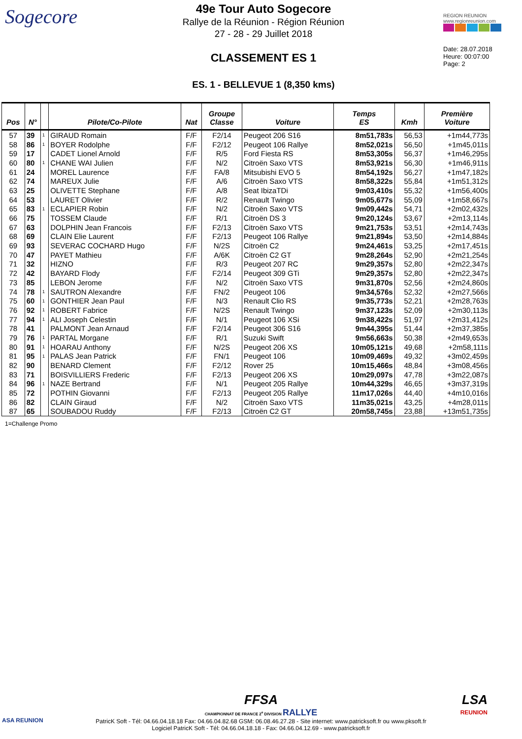Sogecore
49e Tour Auto Sogecore
Rallye de la Réunion - Région Réunion
27 - 28 - 29 Juillet 2018
CLASSEMENT ES 1
ES. 1 - BELLEVUE 1 (8,350 kms)
REGION REUNION
www.regionreunion.com
Date: 28.07.2018
Heure: 00:07:00
Page: 2
| Pos | N° | | Pilote/Co-Pilote | Nat | Groupe Classe | Voiture | Temps ES | Kmh | Première Voiture |
| --- | --- | --- | --- | --- | --- | --- | --- | --- | --- |
| 57 | 39 | 1 | GIRAUD Romain | F/F | F2/14 | Peugeot 206 S16 | 8m51,783s | 56,53 | +1m44,773s |
| 58 | 86 | 1 | BOYER Rodolphe | F/F | F2/12 | Peugeot 106 Rallye | 8m52,021s | 56,50 | +1m45,011s |
| 59 | 17 | | CADET Lionel Arnold | F/F | R/5 | Ford Fiesta RS | 8m53,305s | 56,37 | +1m46,295s |
| 60 | 80 | 1 | CHANE WAI Julien | F/F | N/2 | Citroën Saxo VTS | 8m53,921s | 56,30 | +1m46,911s |
| 61 | 24 | | MOREL Laurence | F/F | FA/8 | Mitsubishi EVO 5 | 8m54,192s | 56,27 | +1m47,182s |
| 62 | 74 | | MAREUX Julie | F/F | A/6 | Citroën Saxo VTS | 8m58,322s | 55,84 | +1m51,312s |
| 63 | 25 | | OLIVETTE Stephane | F/F | A/8 | Seat IbizaTDi | 9m03,410s | 55,32 | +1m56,400s |
| 64 | 53 | | LAURET Olivier | F/F | R/2 | Renault Twingo | 9m05,677s | 55,09 | +1m58,667s |
| 65 | 83 | 1 | ECLAPIER Robin | F/F | N/2 | Citroën Saxo VTS | 9m09,442s | 54,71 | +2m02,432s |
| 66 | 75 | | TOSSEM Claude | F/F | R/1 | Citroën DS 3 | 9m20,124s | 53,67 | +2m13,114s |
| 67 | 63 | | DOLPHIN Jean Francois | F/F | F2/13 | Citroën Saxo VTS | 9m21,753s | 53,51 | +2m14,743s |
| 68 | 69 | | CLAIN Elie Laurent | F/F | F2/13 | Peugeot 106 Rallye | 9m21,894s | 53,50 | +2m14,884s |
| 69 | 93 | | SEVERAC COCHARD Hugo | F/F | N/2S | Citroën C2 | 9m24,461s | 53,25 | +2m17,451s |
| 70 | 47 | | PAYET Mathieu | F/F | A/6K | Citroën C2 GT | 9m28,264s | 52,90 | +2m21,254s |
| 71 | 32 | | HIZNO | F/F | R/3 | Peugeot 207 RC | 9m29,357s | 52,80 | +2m22,347s |
| 72 | 42 | | BAYARD Flody | F/F | F2/14 | Peugeot 309 GTi | 9m29,357s | 52,80 | +2m22,347s |
| 73 | 85 | | LEBON Jerome | F/F | N/2 | Citroën Saxo VTS | 9m31,870s | 52,56 | +2m24,860s |
| 74 | 78 | 1 | SAUTRON Alexandre | F/F | FN/2 | Peugeot 106 | 9m34,576s | 52,32 | +2m27,566s |
| 75 | 60 | 1 | GONTHIER Jean Paul | F/F | N/3 | Renault Clio RS | 9m35,773s | 52,21 | +2m28,763s |
| 76 | 92 | 1 | ROBERT Fabrice | F/F | N/2S | Renault Twingo | 9m37,123s | 52,09 | +2m30,113s |
| 77 | 94 | 1 | ALI Joseph Celestin | F/F | N/1 | Peugeot 106 XSi | 9m38,422s | 51,97 | +2m31,412s |
| 78 | 41 | | PALMONT Jean Arnaud | F/F | F2/14 | Peugeot 306 S16 | 9m44,395s | 51,44 | +2m37,385s |
| 79 | 76 | 1 | PARTAL Morgane | F/F | R/1 | Suzuki Swift | 9m56,663s | 50,38 | +2m49,653s |
| 80 | 91 | 1 | HOARAU Anthony | F/F | N/2S | Peugeot 206 XS | 10m05,121s | 49,68 | +2m58,111s |
| 81 | 95 | 1 | PALAS Jean Patrick | F/F | FN/1 | Peugeot 106 | 10m09,469s | 49,32 | +3m02,459s |
| 82 | 90 | | BENARD Clement | F/F | F2/12 | Rover 25 | 10m15,466s | 48,84 | +3m08,456s |
| 83 | 71 | | BOISVILLIERS Frederic | F/F | F2/13 | Peugeot 206 XS | 10m29,097s | 47,78 | +3m22,087s |
| 84 | 96 | 1 | NAZE Bertrand | F/F | N/1 | Peugeot 205 Rallye | 10m44,329s | 46,65 | +3m37,319s |
| 85 | 72 | | POTHIN Giovanni | F/F | F2/13 | Peugeot 205 Rallye | 11m17,026s | 44,40 | +4m10,016s |
| 86 | 82 | | CLAIN Giraud | F/F | N/2 | Citroën Saxo VTS | 11m35,021s | 43,25 | +4m28,011s |
| 87 | 65 | | SOUBADOU Ruddy | F/F | F2/13 | Citroën C2 GT | 20m58,745s | 23,88 | +13m51,735s |
1=Challenge Promo
FFSA
CHAMPIONNAT DE FRANCE 2<sup>e</sup> DIVISION RALLYE
PatricK Soft - Tél: 04.66.04.18.18 Fax: 04.66.04.82.68 GSM: 06.08.46.27.28 - Site internet: www.patricksoft.fr ou www.pksoft.fr
Logiciel PatricK Soft - Tél: 04.66.04.18.18 - Fax: 04.66.04.12.69 - www.patricksoft.fr
ASA REUNION
LSA
REUNION